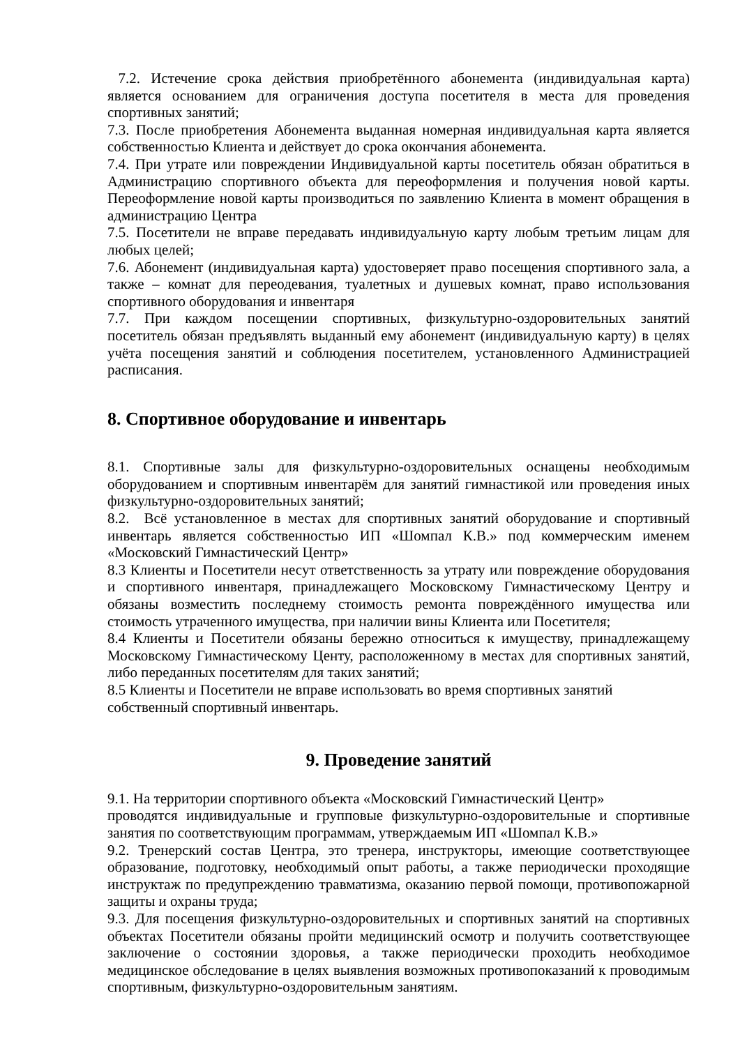7.2. Истечение срока действия приобретённого абонемента (индивидуальная карта) является основанием для ограничения доступа посетителя в места для проведения спортивных занятий;
7.3. После приобретения Абонемента выданная номерная индивидуальная карта является собственностью Клиента и действует до срока окончания абонемента.
7.4. При утрате или повреждении Индивидуальной карты посетитель обязан обратиться в Администрацию спортивного объекта для переоформления и получения новой карты. Переоформление новой карты производиться по заявлению Клиента в момент обращения в администрацию Центра
7.5. Посетители не вправе передавать индивидуальную карту любым третьим лицам для любых целей;
7.6. Абонемент (индивидуальная карта) удостоверяет право посещения спортивного зала, а также – комнат для переодевания, туалетных и душевых комнат, право использования спортивного оборудования и инвентаря
7.7. При каждом посещении спортивных, физкультурно-оздоровительных занятий посетитель обязан предъявлять выданный ему абонемент (индивидуальную карту) в целях учёта посещения занятий и соблюдения посетителем, установленного Администрацией расписания.
8. Спортивное оборудование и инвентарь
8.1. Спортивные залы для физкультурно-оздоровительных оснащены необходимым оборудованием и спортивным инвентарём для занятий гимнастикой или проведения иных физкультурно-оздоровительных занятий;
8.2. Всё установленное в местах для спортивных занятий оборудование и спортивный инвентарь является собственностью ИП «Шомпал К.В.» под коммерческим именем «Московский Гимнастический Центр»
8.3 Клиенты и Посетители несут ответственность за утрату или повреждение оборудования и спортивного инвентаря, принадлежащего Московскому Гимнастическому Центру и обязаны возместить последнему стоимость ремонта повреждённого имущества или стоимость утраченного имущества, при наличии вины Клиента или Посетителя;
8.4 Клиенты и Посетители обязаны бережно относиться к имуществу, принадлежащему Московскому Гимнастическому Центу, расположенному в местах для спортивных занятий, либо переданных посетителям для таких занятий;
8.5 Клиенты и Посетители не вправе использовать во время спортивных занятий
собственный спортивный инвентарь.
9. Проведение занятий
9.1. На территории спортивного объекта «Московский Гимнастический Центр»
проводятся индивидуальные и групповые физкультурно-оздоровительные и спортивные занятия по соответствующим программам, утверждаемым ИП «Шомпал К.В.»
9.2. Тренерский состав Центра, это тренера, инструкторы, имеющие соответствующее образование, подготовку, необходимый опыт работы, а также периодически проходящие инструктаж по предупреждению травматизма, оказанию первой помощи, противопожарной защиты и охраны труда;
9.3. Для посещения физкультурно-оздоровительных и спортивных занятий на спортивных объектах Посетители обязаны пройти медицинский осмотр и получить соответствующее заключение о состоянии здоровья, а также периодически проходить необходимое медицинское обследование в целях выявления возможных противопоказаний к проводимым спортивным, физкультурно-оздоровительным занятиям.